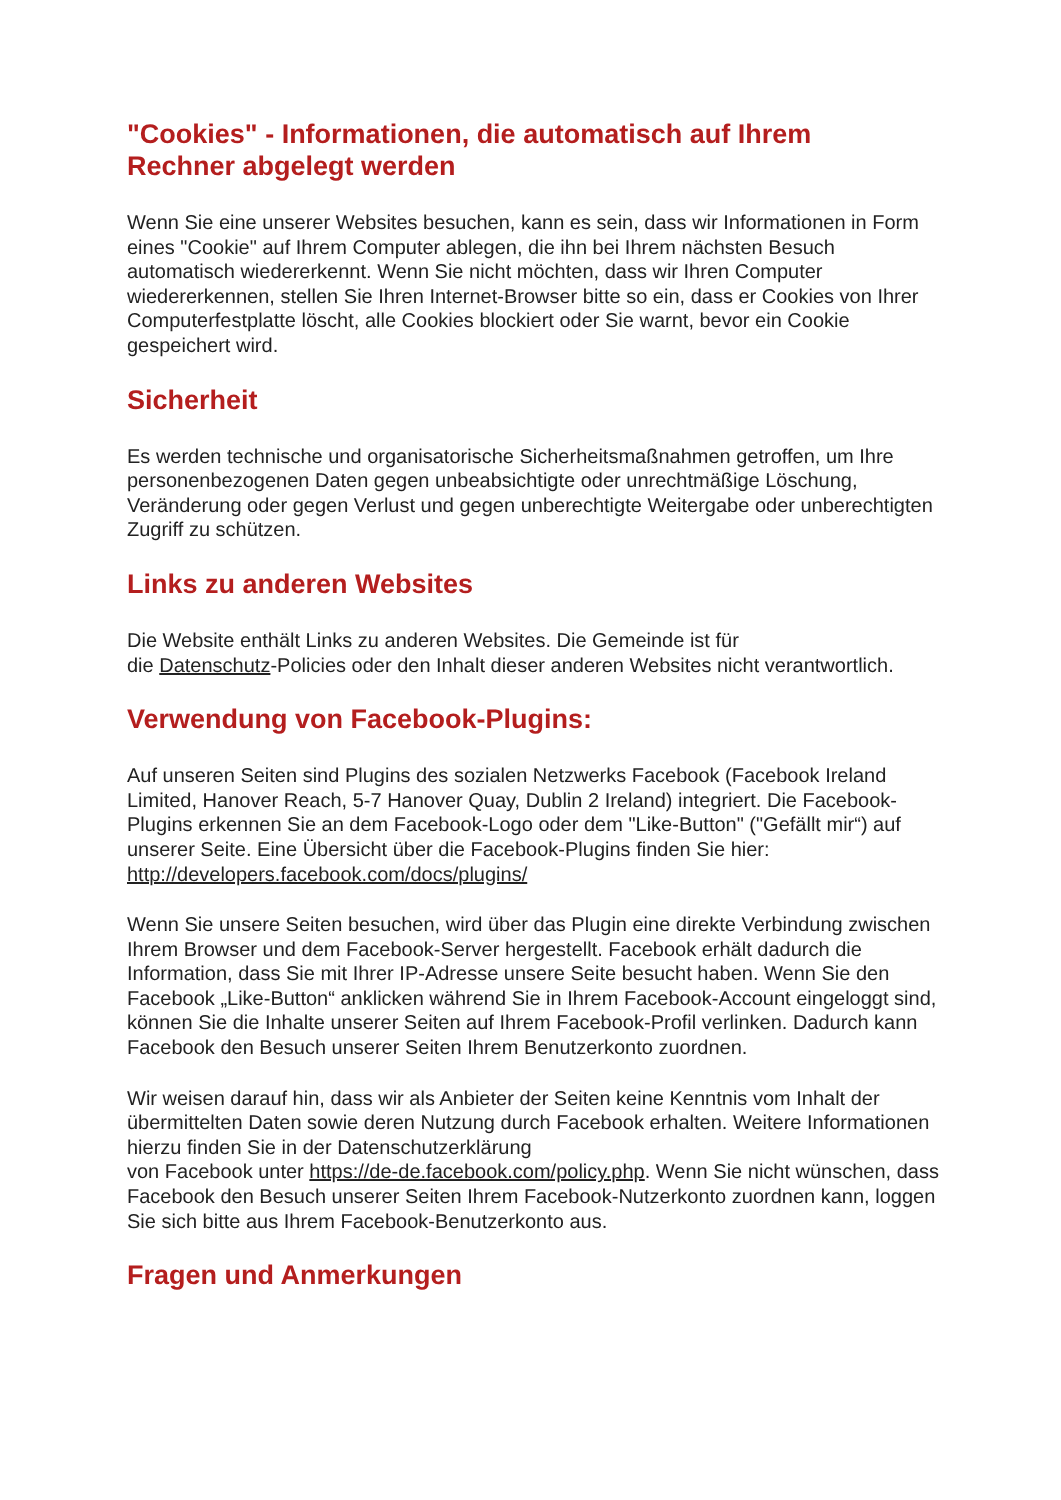"Cookies" - Informationen, die automatisch auf Ihrem
Rechner abgelegt werden
Wenn Sie eine unserer Websites besuchen, kann es sein, dass wir Informationen in Form eines "Cookie" auf Ihrem Computer ablegen, die ihn bei Ihrem nächsten Besuch automatisch wiedererkennt. Wenn Sie nicht möchten, dass wir Ihren Computer wiedererkennen, stellen Sie Ihren Internet-Browser bitte so ein, dass er Cookies von Ihrer Computerfestplatte löscht, alle Cookies blockiert oder Sie warnt, bevor ein Cookie gespeichert wird.
Sicherheit
Es werden technische und organisatorische Sicherheitsmaßnahmen getroffen, um Ihre personenbezogenen Daten gegen unbeabsichtigte oder unrechtmäßige Löschung, Veränderung oder gegen Verlust und gegen unberechtigte Weitergabe oder unberechtigten Zugriff zu schützen.
Links zu anderen Websites
Die Website enthält Links zu anderen Websites. Die Gemeinde ist für
die Datenschutz-Policies oder den Inhalt dieser anderen Websites nicht verantwortlich.
Verwendung von Facebook-Plugins:
Auf unseren Seiten sind Plugins des sozialen Netzwerks Facebook (Facebook Ireland Limited, Hanover Reach, 5-7 Hanover Quay, Dublin 2 Ireland) integriert. Die Facebook-Plugins erkennen Sie an dem Facebook-Logo oder dem "Like-Button" ("Gefällt mir“) auf unserer Seite. Eine Übersicht über die Facebook-Plugins finden Sie hier: http://developers.facebook.com/docs/plugins/
Wenn Sie unsere Seiten besuchen, wird über das Plugin eine direkte Verbindung zwischen Ihrem Browser und dem Facebook-Server hergestellt. Facebook erhält dadurch die Information, dass Sie mit Ihrer IP-Adresse unsere Seite besucht haben. Wenn Sie den Facebook „Like-Button“ anklicken während Sie in Ihrem Facebook-Account eingeloggt sind, können Sie die Inhalte unserer Seiten auf Ihrem Facebook-Profil verlinken. Dadurch kann Facebook den Besuch unserer Seiten Ihrem Benutzerkonto zuordnen.
Wir weisen darauf hin, dass wir als Anbieter der Seiten keine Kenntnis vom Inhalt der übermittelten Daten sowie deren Nutzung durch Facebook erhalten. Weitere Informationen hierzu finden Sie in der Datenschutzerklärung
von Facebook unter https://de-de.facebook.com/policy.php. Wenn Sie nicht wünschen, dass Facebook den Besuch unserer Seiten Ihrem Facebook-Nutzerkonto zuordnen kann, loggen Sie sich bitte aus Ihrem Facebook-Benutzerkonto aus.
Fragen und Anmerkungen